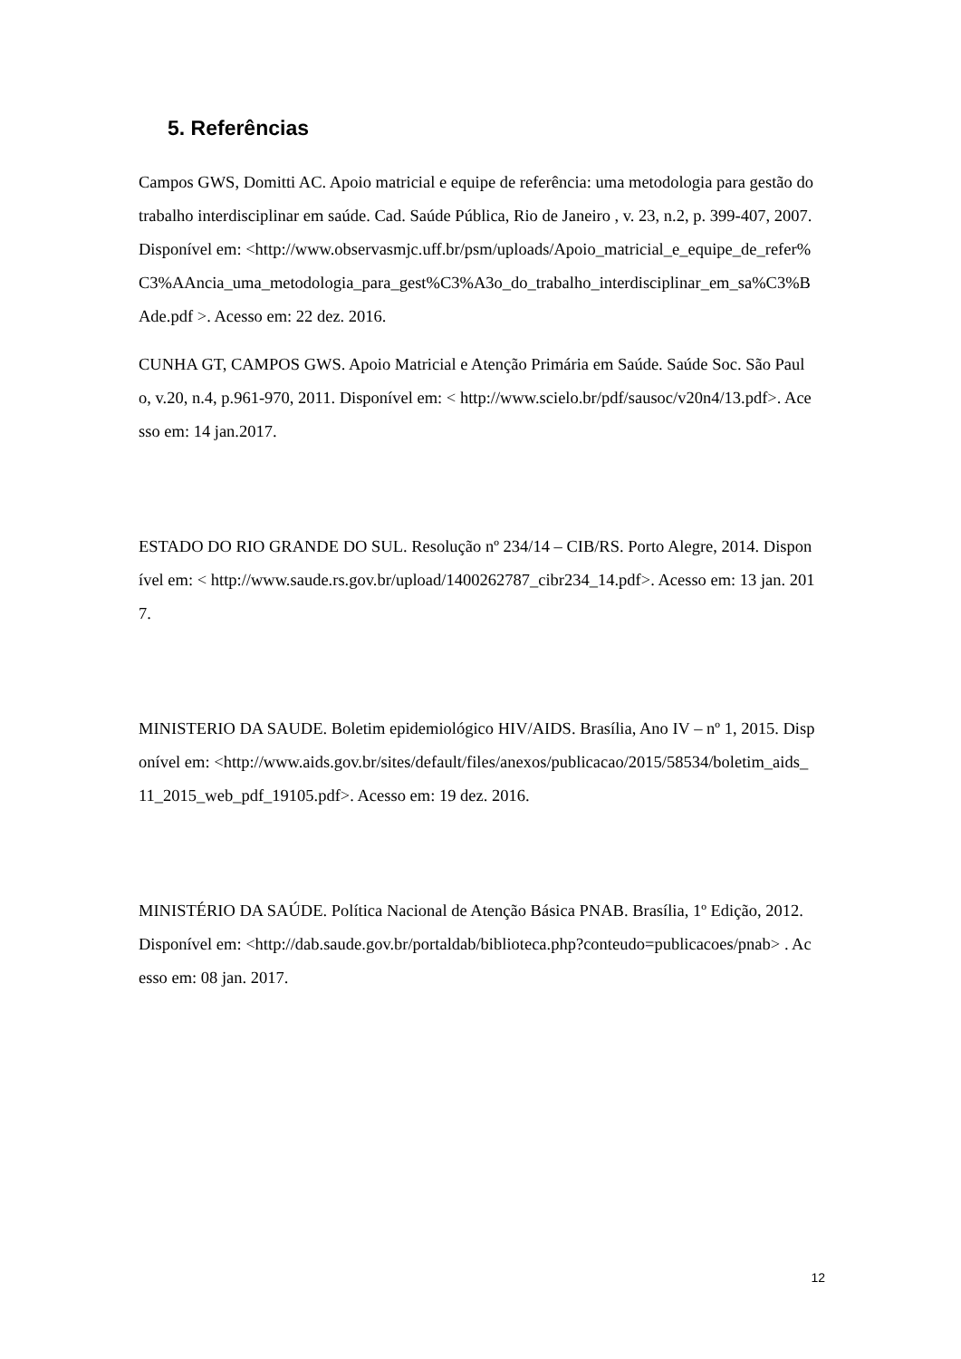5. Referências
Campos GWS, Domitti AC. Apoio matricial e equipe de referência: uma metodologia para gestão do trabalho interdisciplinar em saúde. Cad. Saúde Pública, Rio de Janeiro , v. 23, n.2, p. 399-407, 2007. Disponível em: <http://www.observasmjc.uff.br/psm/uploads/Apoio_matricial_e_equipe_de_refer%C3%AAncia_uma_metodologia_para_gest%C3%A3o_do_trabalho_interdisciplinar_em_sa%C3%BAde.pdf >. Acesso em: 22 dez. 2016.
CUNHA GT, CAMPOS GWS. Apoio Matricial e Atenção Primária em Saúde. Saúde Soc. São Paulo, v.20, n.4, p.961-970, 2011. Disponível em: < http://www.scielo.br/pdf/sausoc/v20n4/13.pdf>. Acesso em: 14 jan.2017.
ESTADO DO RIO GRANDE DO SUL. Resolução nº 234/14 – CIB/RS. Porto Alegre, 2014. Disponível em: < http://www.saude.rs.gov.br/upload/1400262787_cibr234_14.pdf>. Acesso em: 13 jan. 2017.
MINISTERIO DA SAUDE. Boletim epidemiológico HIV/AIDS. Brasília, Ano IV – nº 1, 2015. Disponível em: <http://www.aids.gov.br/sites/default/files/anexos/publicacao/2015/58534/boletim_aids_11_2015_web_pdf_19105.pdf>. Acesso em: 19 dez. 2016.
MINISTÉRIO DA SAÚDE. Política Nacional de Atenção Básica PNAB. Brasília, 1º Edição, 2012. Disponível em: <http://dab.saude.gov.br/portaldab/biblioteca.php?conteudo=publicacoes/pnab> . Acesso em: 08 jan. 2017.
12